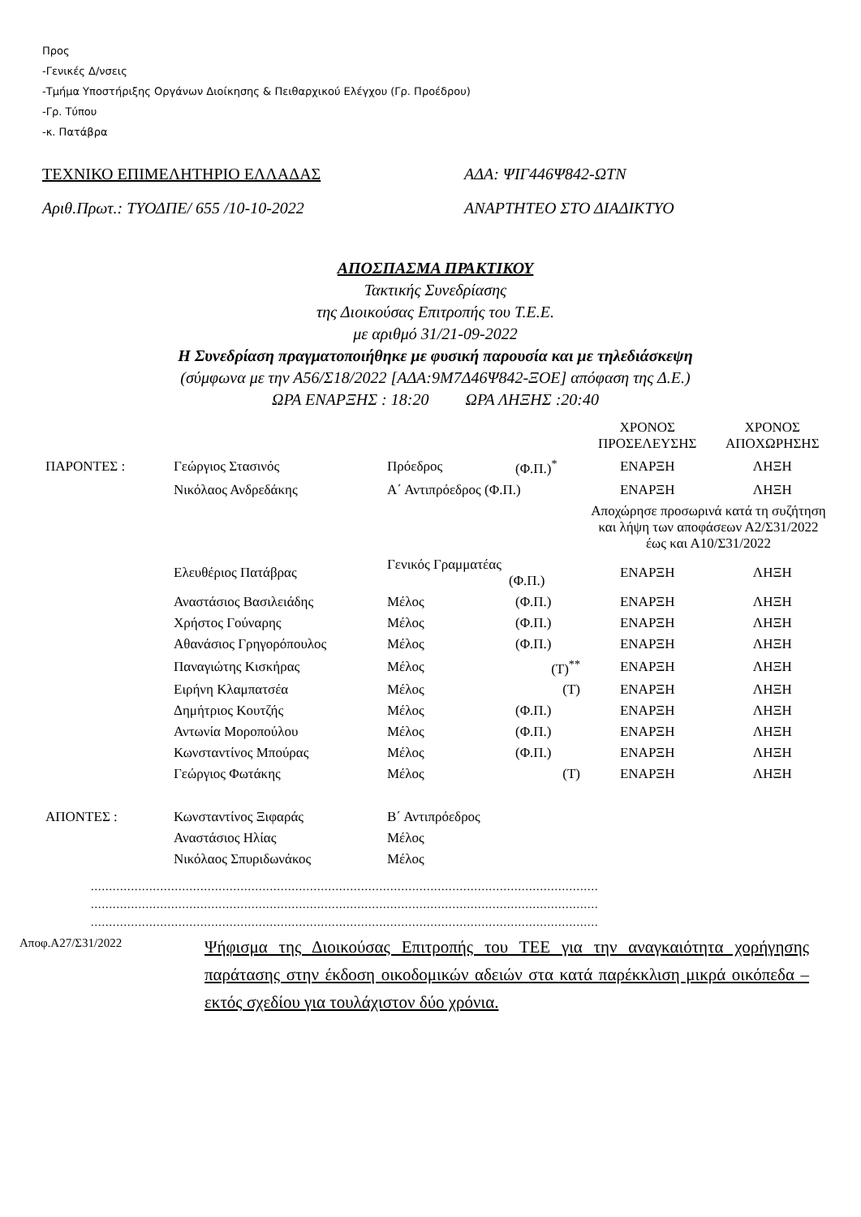Προς
-Γενικές Δ/νσεις
-Τμήμα Υποστήριξης Οργάνων Διοίκησης & Πειθαρχικού Ελέγχου (Γρ. Προέδρου)
-Γρ. Τύπου
-κ. Πατάβρα
ΤΕΧΝΙΚΟ ΕΠΙΜΕΛΗΤΗΡΙΟ ΕΛΛΑΔΑΣ ΑΔΑ: ΨΙΓ446Ψ842-ΩΤΝ
Αριθ.Πρωτ.: ΤΥΟΔΠΕ/ 655 /10-10-2022 ΑΝΑΡΤΗΤΕΟ ΣΤΟ ΔΙΑΔΙΚΤΥΟ
ΑΠΟΣΠΑΣΜΑ ΠΡΑΚΤΙΚΟΥ
Τακτικής Συνεδρίασης
της Διοικούσας Επιτροπής του Τ.Ε.Ε.
με αριθμό 31/21-09-2022
Η Συνεδρίαση πραγματοποιήθηκε με φυσική παρουσία και με τηλεδιάσκεψη
(σύμφωνα με την Α56/Σ18/2022 [ΑΔΑ:9Μ7Δ46Ψ842-ΞΟΕ] απόφαση της Δ.Ε.)
ΩΡΑ ΕΝΑΡΞΗΣ : 18:20 ΩΡΑ ΛΗΞΗΣ :20:40
| | | | | ΧΡΟΝΟΣ ΠΡΟΣΕΛΕΥΣΗΣ | ΧΡΟΝΟΣ ΑΠΟΧΩΡΗΣΗΣ |
| ΠΑΡΟΝΤΕΣ : | Γεώργιος Στασινός | Πρόεδρος | (Φ.Π.)<sup>*</sup> | ΕΝΑΡΞΗ | ΛΗΞΗ |
| | Νικόλαος Ανδρεδάκης | Α΄ Αντιπρόεδρος (Φ.Π.) | | ΕΝΑΡΞΗ | ΛΗΞΗ |
| | | | | Αποχώρησε προσωρινά κατά τη συζήτηση και λήψη των αποφάσεων Α2/Σ31/2022 έως και Α10/Σ31/2022 | |
| | Ελευθέριος Πατάβρας | Γενικός Γραμματέας (Φ.Π.) | | ΕΝΑΡΞΗ | ΛΗΞΗ |
| | Αναστάσιος Βασιλειάδης | Μέλος | (Φ.Π.) | ΕΝΑΡΞΗ | ΛΗΞΗ |
| | Χρήστος Γούναρης | Μέλος | (Φ.Π.) | ΕΝΑΡΞΗ | ΛΗΞΗ |
| | Αθανάσιος Γρηγορόπουλος | Μέλος | (Φ.Π.) | ΕΝΑΡΞΗ | ΛΗΞΗ |
| | Παναγιώτης Κισκήρας | Μέλος | (Τ)<sup>**</sup> | ΕΝΑΡΞΗ | ΛΗΞΗ |
| | Ειρήνη Κλαμπατσέα | Μέλος | (Τ) | ΕΝΑΡΞΗ | ΛΗΞΗ |
| | Δημήτριος Κουτζής | Μέλος | (Φ.Π.) | ΕΝΑΡΞΗ | ΛΗΞΗ |
| | Αντωνία Μοροπούλου | Μέλος | (Φ.Π.) | ΕΝΑΡΞΗ | ΛΗΞΗ |
| | Κωνσταντίνος Μπούρας | Μέλος | (Φ.Π.) | ΕΝΑΡΞΗ | ΛΗΞΗ |
| | Γεώργιος Φωτάκης | Μέλος | (Τ) | ΕΝΑΡΞΗ | ΛΗΞΗ |
| ΑΠΟΝΤΕΣ : | Κωνσταντίνος Ξιφαράς | Β΄ Αντιπρόεδρος | | | |
| | Αναστάσιος Ηλίας | Μέλος | | | |
| | Νικόλαος Σπυριδωνάκος | Μέλος | | | |
...........................................................................................................................................
...........................................................................................................................................
...........................................................................................................................................
Αποφ.Α27/Σ31/2022
Ψήφισμα της Διοικούσας Επιτροπής του ΤΕΕ για την αναγκαιότητα χορήγησης παράτασης στην έκδοση οικοδομικών αδειών στα κατά παρέκκλιση μικρά οικόπεδα – εκτός σχεδίου για τουλάχιστον δύο χρόνια.